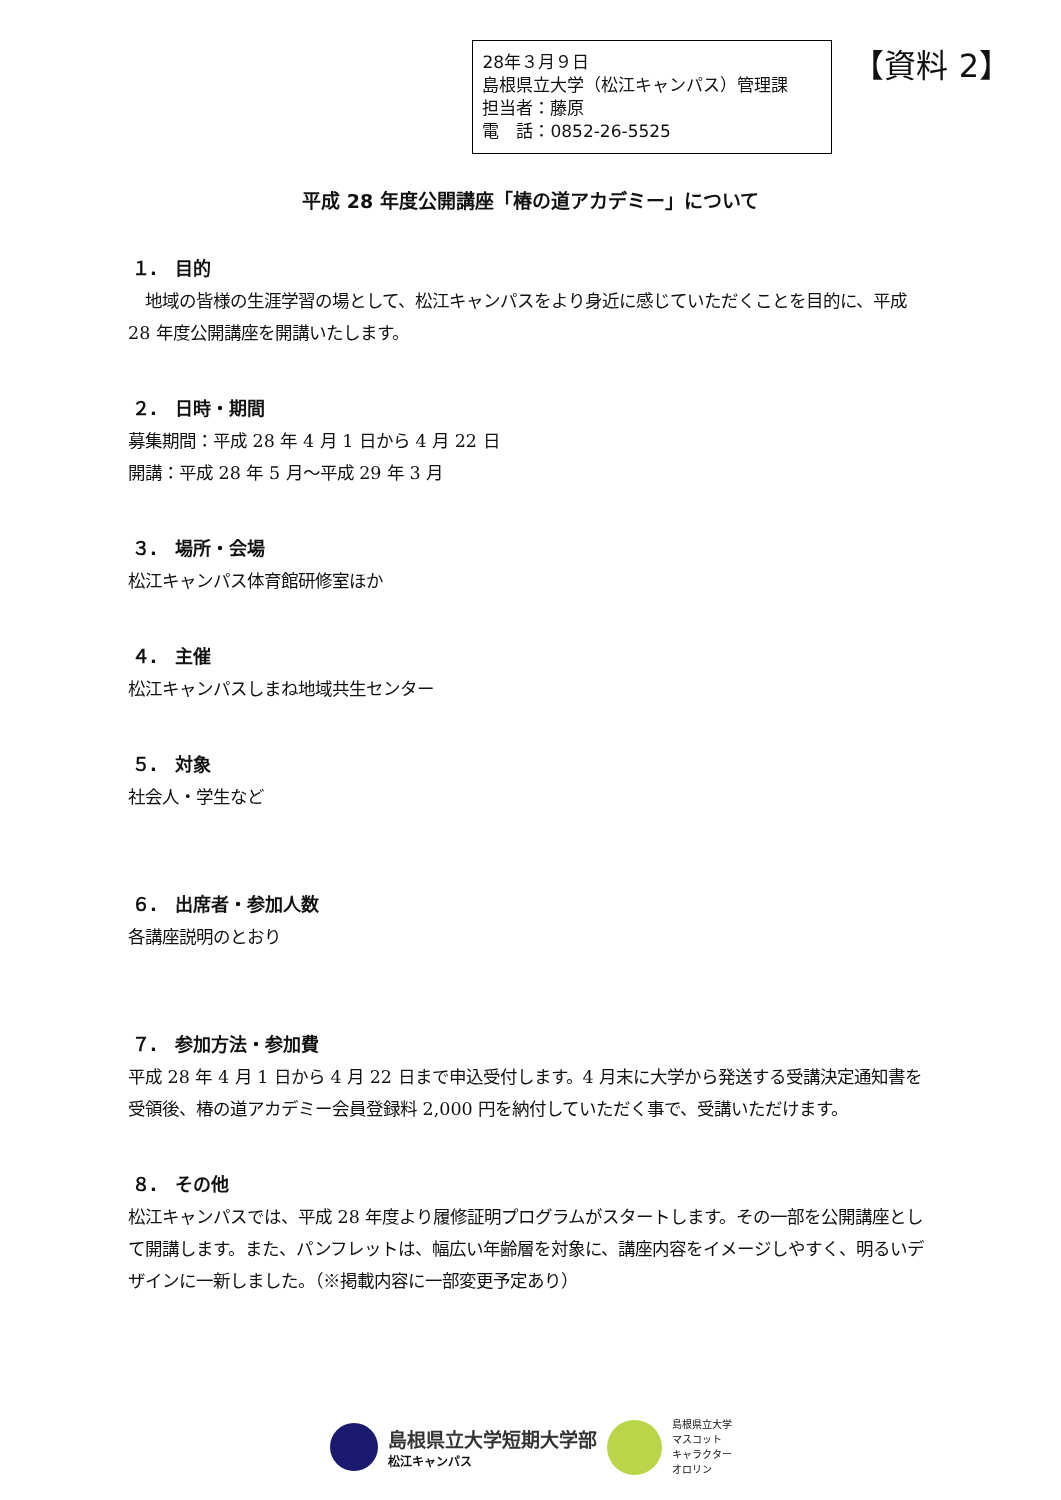28年３月９日
島根県立大学（松江キャンパス）管理課
担当者：藤原
電　話：0852-26-5525
【資料 2】
平成 28 年度公開講座「椿の道アカデミー」について
１.　目的
　地域の皆様の生涯学習の場として、松江キャンパスをより身近に感じていただくことを目的に、平成 28 年度公開講座を開講いたします。
２.　日時・期間
募集期間：平成 28 年 4 月 1 日から 4 月 22 日
開講：平成 28 年 5 月～平成 29 年 3 月
３.　場所・会場
松江キャンパス体育館研修室ほか
４.　主催
松江キャンパスしまね地域共生センター
５.　対象
社会人・学生など
６.　出席者・参加人数
各講座説明のとおり
７.　参加方法・参加費
平成 28 年 4 月 1 日から 4 月 22 日まで申込受付します。4 月末に大学から発送する受講決定通知書を受領後、椿の道アカデミー会員登録料 2,000 円を納付していただく事で、受講いただけます。
８.　その他
松江キャンパスでは、平成 28 年度より履修証明プログラムがスタートします。その一部を公開講座として開講します。また、パンフレットは、幅広い年齢層を対象に、講座内容をイメージしやすく、明るいデザインに一新しました。（※掲載内容に一部変更予定あり）
島根県立大学短期大学部
松江キャンパス
島根県立大学
マスコット
キャラクター
オロリン